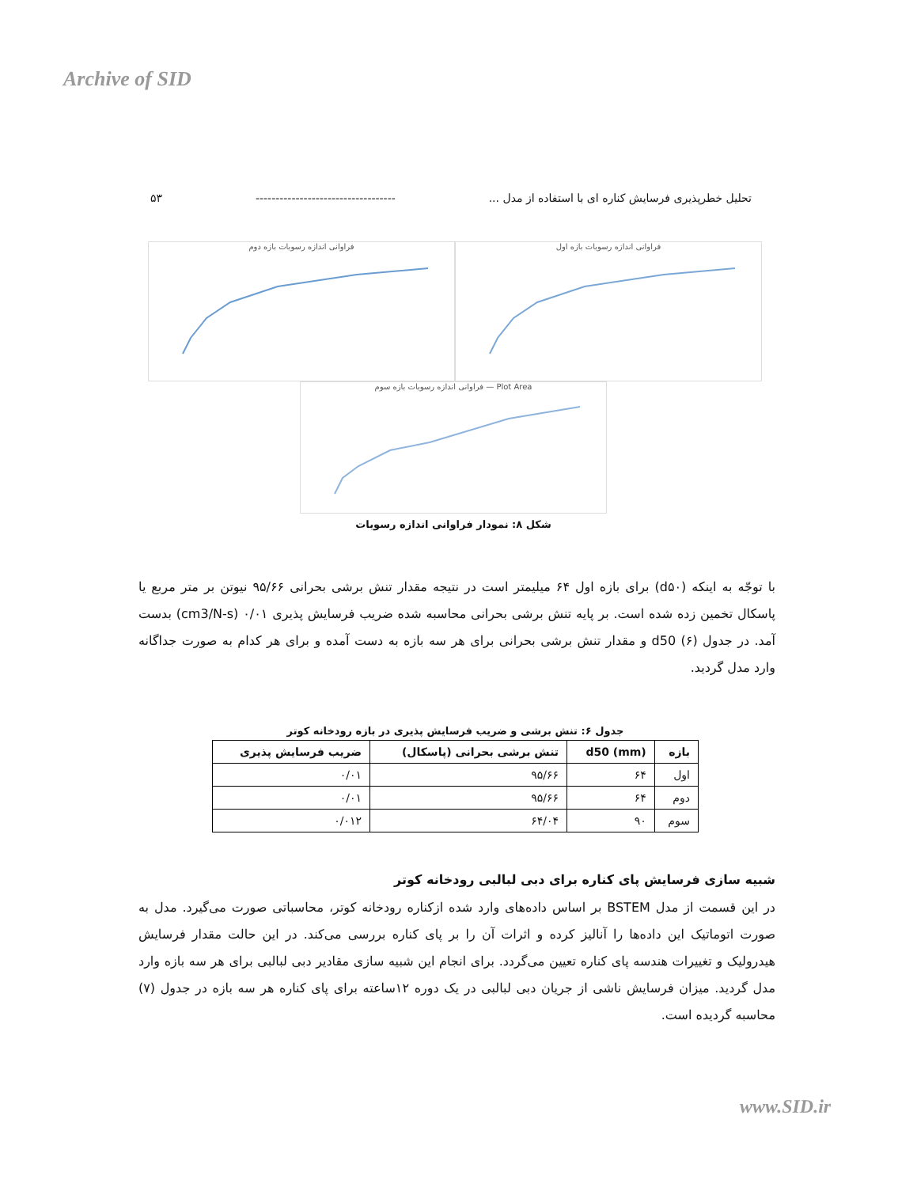Archive of SID
تحلیل خطرپذیری فرسایش کناره ای با استفاده از مدل ... ----------------------------------- ۵۳
فراوانی اندازه رسوبات بازه اول فراوانی اندازه رسوبات بازه دوم
Plot Area — فراوانی اندازه رسوبات بازه سوم
شکل ۸: نمودار فراوانی اندازه رسوبات
با توجّه به اینکه (d۵۰) برای بازه اول ۶۴ میلیمتر است در نتیجه مقدار تنش برشی بحرانی ۹۵/۶۶ نیوتن بر متر مربع یا پاسکال تخمین زده شده است. بر پایه تنش برشی بحرانی محاسبه شده ضریب فرسایش پذیری ۰/۰۱ (cm3/N-s) بدست آمد. در جدول (۶) d50 و مقدار تنش برشی بحرانی برای هر سه بازه به دست آمده و برای هر کدام به صورت جداگانه وارد مدل گردید.
جدول ۶: تنش برشی و ضریب فرسایش پذیری در بازه رودخانه کوتر
| بازه | d50 (mm) | تنش برشی بحرانی (پاسکال) | ضریب فرسایش پذیری |
| --- | --- | --- | --- |
| اول | ۶۴ | ۹۵/۶۶ | ۰/۰۱ |
| دوم | ۶۴ | ۹۵/۶۶ | ۰/۰۱ |
| سوم | ۹۰ | ۶۴/۰۴ | ۰/۰۱۲ |
شبیه سازی فرسایش پای کناره برای دبی لبالبی رودخانه کوتر
در این قسمت از مدل BSTEM بر اساس داده‌های وارد شده ازکناره رودخانه کوتر، محاسباتی صورت می‌گیرد. مدل به صورت اتوماتیک این داده‌ها را آنالیز کرده و اثرات آن را بر پای کناره بررسی می‌کند. در این حالت مقدار فرسایش هیدرولیک و تغییرات هندسه پای کناره تعیین می‌گردد. برای انجام این شبیه سازی مقادیر دبی لبالبی برای هر سه بازه وارد مدل گردید. میزان فرسایش ناشی از جریان دبی لبالبی در یک دوره ۱۲ساعته برای پای کناره هر سه بازه در جدول (۷) محاسبه گردیده است.
www.SID.ir